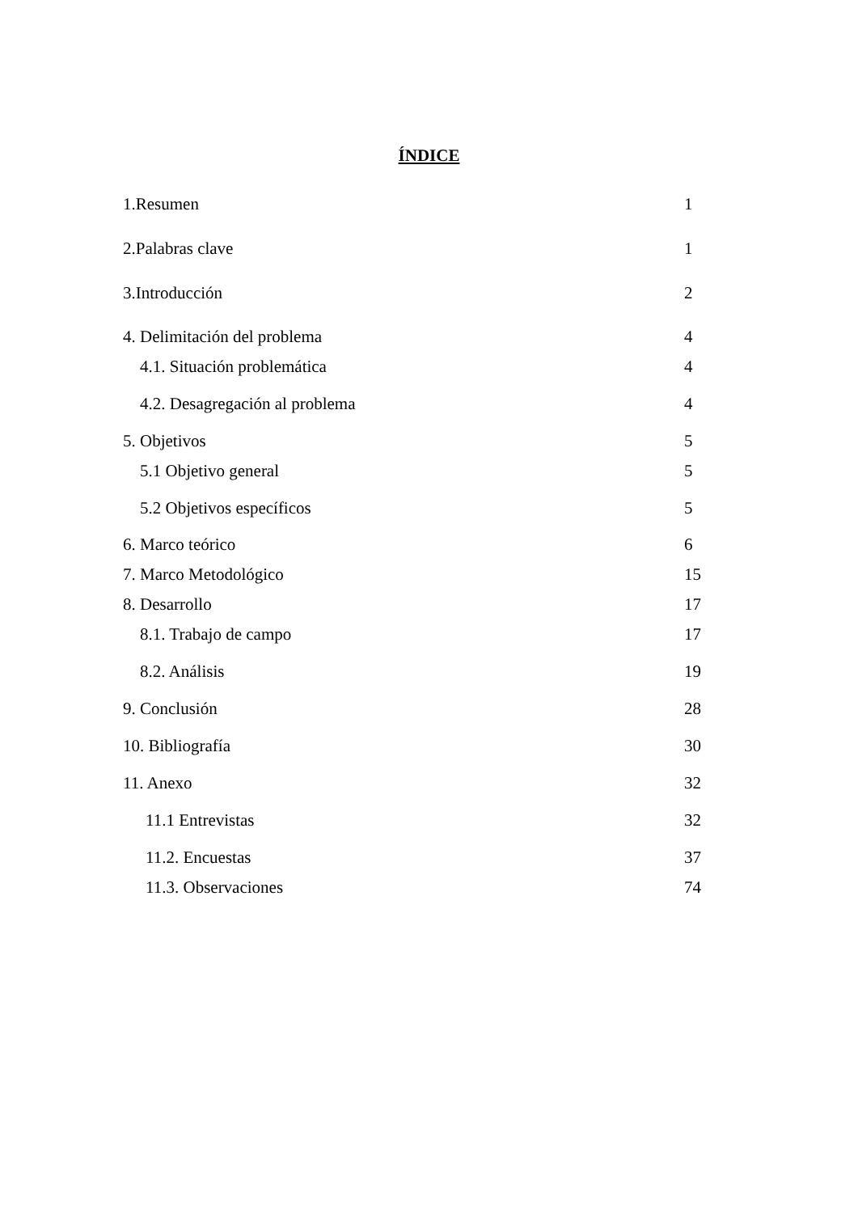ÍNDICE
1.Resumen 1
2.Palabras clave 1
3.Introducción 2
4. Delimitación del problema 4
4.1. Situación problemática 4
4.2. Desagregación al problema 4
5. Objetivos 5
5.1 Objetivo general 5
5.2 Objetivos específicos 5
6. Marco teórico 6
7. Marco Metodológico 15
8. Desarrollo 17
8.1. Trabajo de campo 17
8.2. Análisis 19
9. Conclusión 28
10. Bibliografía 30
11. Anexo 32
11.1 Entrevistas 32
11.2. Encuestas 37
11.3. Observaciones 74